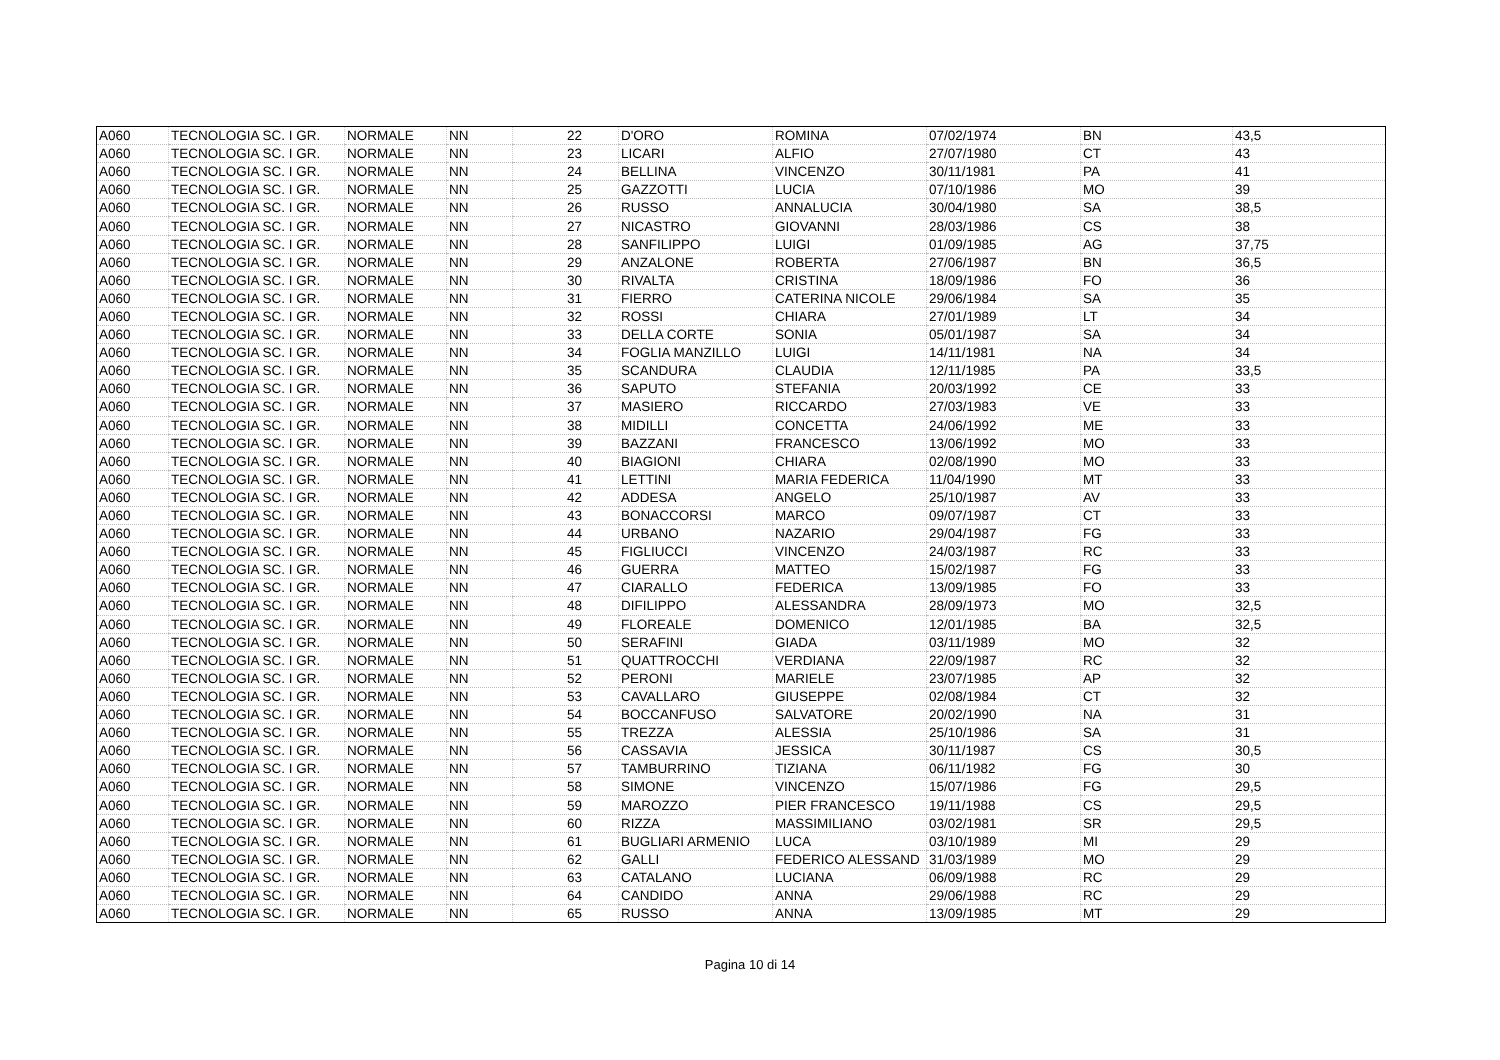| A060 | TECNOLOGIA SC. I GR. | NORMALE | NN | 22 | D'ORO | ROMINA | 07/02/1974 | BN | 43,5 |
| A060 | TECNOLOGIA SC. I GR. | NORMALE | NN | 23 | LICARI | ALFIO | 27/07/1980 | CT | 43 |
| A060 | TECNOLOGIA SC. I GR. | NORMALE | NN | 24 | BELLINA | VINCENZO | 30/11/1981 | PA | 41 |
| A060 | TECNOLOGIA SC. I GR. | NORMALE | NN | 25 | GAZZOTTI | LUCIA | 07/10/1986 | MO | 39 |
| A060 | TECNOLOGIA SC. I GR. | NORMALE | NN | 26 | RUSSO | ANNALUCIA | 30/04/1980 | SA | 38,5 |
| A060 | TECNOLOGIA SC. I GR. | NORMALE | NN | 27 | NICASTRO | GIOVANNI | 28/03/1986 | CS | 38 |
| A060 | TECNOLOGIA SC. I GR. | NORMALE | NN | 28 | SANFILIPPO | LUIGI | 01/09/1985 | AG | 37,75 |
| A060 | TECNOLOGIA SC. I GR. | NORMALE | NN | 29 | ANZALONE | ROBERTA | 27/06/1987 | BN | 36,5 |
| A060 | TECNOLOGIA SC. I GR. | NORMALE | NN | 30 | RIVALTA | CRISTINA | 18/09/1986 | FO | 36 |
| A060 | TECNOLOGIA SC. I GR. | NORMALE | NN | 31 | FIERRO | CATERINA NICOLE | 29/06/1984 | SA | 35 |
| A060 | TECNOLOGIA SC. I GR. | NORMALE | NN | 32 | ROSSI | CHIARA | 27/01/1989 | LT | 34 |
| A060 | TECNOLOGIA SC. I GR. | NORMALE | NN | 33 | DELLA CORTE | SONIA | 05/01/1987 | SA | 34 |
| A060 | TECNOLOGIA SC. I GR. | NORMALE | NN | 34 | FOGLIA MANZILLO | LUIGI | 14/11/1981 | NA | 34 |
| A060 | TECNOLOGIA SC. I GR. | NORMALE | NN | 35 | SCANDURA | CLAUDIA | 12/11/1985 | PA | 33,5 |
| A060 | TECNOLOGIA SC. I GR. | NORMALE | NN | 36 | SAPUTO | STEFANIA | 20/03/1992 | CE | 33 |
| A060 | TECNOLOGIA SC. I GR. | NORMALE | NN | 37 | MASIERO | RICCARDO | 27/03/1983 | VE | 33 |
| A060 | TECNOLOGIA SC. I GR. | NORMALE | NN | 38 | MIDILLI | CONCETTA | 24/06/1992 | ME | 33 |
| A060 | TECNOLOGIA SC. I GR. | NORMALE | NN | 39 | BAZZANI | FRANCESCO | 13/06/1992 | MO | 33 |
| A060 | TECNOLOGIA SC. I GR. | NORMALE | NN | 40 | BIAGIONI | CHIARA | 02/08/1990 | MO | 33 |
| A060 | TECNOLOGIA SC. I GR. | NORMALE | NN | 41 | LETTINI | MARIA FEDERICA | 11/04/1990 | MT | 33 |
| A060 | TECNOLOGIA SC. I GR. | NORMALE | NN | 42 | ADDESA | ANGELO | 25/10/1987 | AV | 33 |
| A060 | TECNOLOGIA SC. I GR. | NORMALE | NN | 43 | BONACCORSI | MARCO | 09/07/1987 | CT | 33 |
| A060 | TECNOLOGIA SC. I GR. | NORMALE | NN | 44 | URBANO | NAZARIO | 29/04/1987 | FG | 33 |
| A060 | TECNOLOGIA SC. I GR. | NORMALE | NN | 45 | FIGLIUCCI | VINCENZO | 24/03/1987 | RC | 33 |
| A060 | TECNOLOGIA SC. I GR. | NORMALE | NN | 46 | GUERRA | MATTEO | 15/02/1987 | FG | 33 |
| A060 | TECNOLOGIA SC. I GR. | NORMALE | NN | 47 | CIARALLO | FEDERICA | 13/09/1985 | FO | 33 |
| A060 | TECNOLOGIA SC. I GR. | NORMALE | NN | 48 | DIFILIPPO | ALESSANDRA | 28/09/1973 | MO | 32,5 |
| A060 | TECNOLOGIA SC. I GR. | NORMALE | NN | 49 | FLOREALE | DOMENICO | 12/01/1985 | BA | 32,5 |
| A060 | TECNOLOGIA SC. I GR. | NORMALE | NN | 50 | SERAFINI | GIADA | 03/11/1989 | MO | 32 |
| A060 | TECNOLOGIA SC. I GR. | NORMALE | NN | 51 | QUATTROCCHI | VERDIANA | 22/09/1987 | RC | 32 |
| A060 | TECNOLOGIA SC. I GR. | NORMALE | NN | 52 | PERONI | MARIELE | 23/07/1985 | AP | 32 |
| A060 | TECNOLOGIA SC. I GR. | NORMALE | NN | 53 | CAVALLARO | GIUSEPPE | 02/08/1984 | CT | 32 |
| A060 | TECNOLOGIA SC. I GR. | NORMALE | NN | 54 | BOCCANFUSO | SALVATORE | 20/02/1990 | NA | 31 |
| A060 | TECNOLOGIA SC. I GR. | NORMALE | NN | 55 | TREZZA | ALESSIA | 25/10/1986 | SA | 31 |
| A060 | TECNOLOGIA SC. I GR. | NORMALE | NN | 56 | CASSAVIA | JESSICA | 30/11/1987 | CS | 30,5 |
| A060 | TECNOLOGIA SC. I GR. | NORMALE | NN | 57 | TAMBURRINO | TIZIANA | 06/11/1982 | FG | 30 |
| A060 | TECNOLOGIA SC. I GR. | NORMALE | NN | 58 | SIMONE | VINCENZO | 15/07/1986 | FG | 29,5 |
| A060 | TECNOLOGIA SC. I GR. | NORMALE | NN | 59 | MAROZZO | PIER FRANCESCO | 19/11/1988 | CS | 29,5 |
| A060 | TECNOLOGIA SC. I GR. | NORMALE | NN | 60 | RIZZA | MASSIMILIANO | 03/02/1981 | SR | 29,5 |
| A060 | TECNOLOGIA SC. I GR. | NORMALE | NN | 61 | BUGLIARI ARMENIO | LUCA | 03/10/1989 | MI | 29 |
| A060 | TECNOLOGIA SC. I GR. | NORMALE | NN | 62 | GALLI | FEDERICO ALESSAND | 31/03/1989 | MO | 29 |
| A060 | TECNOLOGIA SC. I GR. | NORMALE | NN | 63 | CATALANO | LUCIANA | 06/09/1988 | RC | 29 |
| A060 | TECNOLOGIA SC. I GR. | NORMALE | NN | 64 | CANDIDO | ANNA | 29/06/1988 | RC | 29 |
| A060 | TECNOLOGIA SC. I GR. | NORMALE | NN | 65 | RUSSO | ANNA | 13/09/1985 | MT | 29 |
Pagina 10 di 14